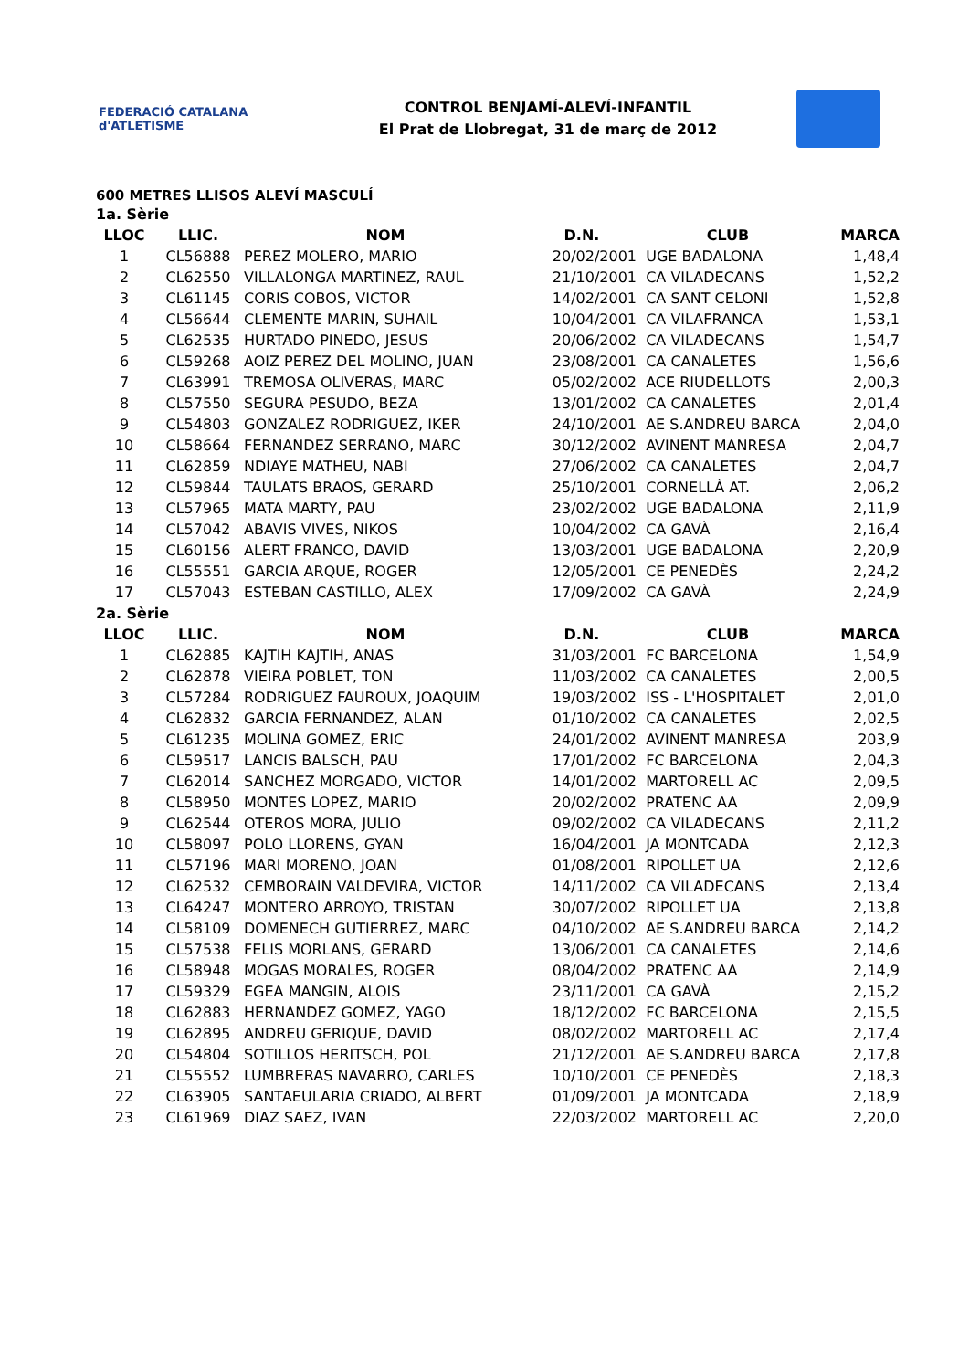FEDERACIÓ CATALANA d'ATLETISME
CONTROL BENJAMÍ-ALEVÍ-INFANTIL
El Prat de Llobregat, 31 de març de 2012
600 METRES LLISOS ALEVÍ MASCULÍ
| 1a. Sèrie | | | | | |
| LLOC | LLIC. | NOM | D.N. | CLUB | MARCA |
| 1 | CL56888 | PEREZ MOLERO, MARIO | 20/02/2001 | UGE BADALONA | 1,48,4 |
| 2 | CL62550 | VILLALONGA MARTINEZ, RAUL | 21/10/2001 | CA VILADECANS | 1,52,2 |
| 3 | CL61145 | CORIS COBOS, VICTOR | 14/02/2001 | CA SANT CELONI | 1,52,8 |
| 4 | CL56644 | CLEMENTE MARIN, SUHAIL | 10/04/2001 | CA VILAFRANCA | 1,53,1 |
| 5 | CL62535 | HURTADO PINEDO, JESUS | 20/06/2002 | CA VILADECANS | 1,54,7 |
| 6 | CL59268 | AOIZ PEREZ DEL MOLINO, JUAN | 23/08/2001 | CA CANALETES | 1,56,6 |
| 7 | CL63991 | TREMOSA OLIVERAS, MARC | 05/02/2002 | ACE RIUDELLOTS | 2,00,3 |
| 8 | CL57550 | SEGURA PESUDO, BEZA | 13/01/2002 | CA CANALETES | 2,01,4 |
| 9 | CL54803 | GONZALEZ RODRIGUEZ, IKER | 24/10/2001 | AE S.ANDREU BARCA | 2,04,0 |
| 10 | CL58664 | FERNANDEZ SERRANO, MARC | 30/12/2002 | AVINENT MANRESA | 2,04,7 |
| 11 | CL62859 | NDIAYE MATHEU, NABI | 27/06/2002 | CA CANALETES | 2,04,7 |
| 12 | CL59844 | TAULATS BRAOS, GERARD | 25/10/2001 | CORNELLÀ AT. | 2,06,2 |
| 13 | CL57965 | MATA MARTY, PAU | 23/02/2002 | UGE BADALONA | 2,11,9 |
| 14 | CL57042 | ABAVIS VIVES, NIKOS | 10/04/2002 | CA GAVÀ | 2,16,4 |
| 15 | CL60156 | ALERT FRANCO, DAVID | 13/03/2001 | UGE BADALONA | 2,20,9 |
| 16 | CL55551 | GARCIA ARQUE, ROGER | 12/05/2001 | CE PENEDÈS | 2,24,2 |
| 17 | CL57043 | ESTEBAN CASTILLO, ALEX | 17/09/2002 | CA GAVÀ | 2,24,9 |
| 2a. Sèrie | | | | | |
| LLOC | LLIC. | NOM | D.N. | CLUB | MARCA |
| 1 | CL62885 | KAJTIH KAJTIH, ANAS | 31/03/2001 | FC BARCELONA | 1,54,9 |
| 2 | CL62878 | VIEIRA POBLET, TON | 11/03/2002 | CA CANALETES | 2,00,5 |
| 3 | CL57284 | RODRIGUEZ FAUROUX, JOAQUIM | 19/03/2002 | ISS - L'HOSPITALET | 2,01,0 |
| 4 | CL62832 | GARCIA FERNANDEZ, ALAN | 01/10/2002 | CA CANALETES | 2,02,5 |
| 5 | CL61235 | MOLINA GOMEZ, ERIC | 24/01/2002 | AVINENT MANRESA | 203,9 |
| 6 | CL59517 | LANCIS BALSCH, PAU | 17/01/2002 | FC BARCELONA | 2,04,3 |
| 7 | CL62014 | SANCHEZ MORGADO, VICTOR | 14/01/2002 | MARTORELL AC | 2,09,5 |
| 8 | CL58950 | MONTES LOPEZ, MARIO | 20/02/2002 | PRATENC AA | 2,09,9 |
| 9 | CL62544 | OTEROS MORA, JULIO | 09/02/2002 | CA VILADECANS | 2,11,2 |
| 10 | CL58097 | POLO LLORENS, GYAN | 16/04/2001 | JA MONTCADA | 2,12,3 |
| 11 | CL57196 | MARI MORENO, JOAN | 01/08/2001 | RIPOLLET UA | 2,12,6 |
| 12 | CL62532 | CEMBORAIN VALDEVIRA, VICTOR | 14/11/2002 | CA VILADECANS | 2,13,4 |
| 13 | CL64247 | MONTERO ARROYO, TRISTAN | 30/07/2002 | RIPOLLET UA | 2,13,8 |
| 14 | CL58109 | DOMENECH GUTIERREZ, MARC | 04/10/2002 | AE S.ANDREU BARCA | 2,14,2 |
| 15 | CL57538 | FELIS MORLANS, GERARD | 13/06/2001 | CA CANALETES | 2,14,6 |
| 16 | CL58948 | MOGAS MORALES, ROGER | 08/04/2002 | PRATENC AA | 2,14,9 |
| 17 | CL59329 | EGEA MANGIN, ALOIS | 23/11/2001 | CA GAVÀ | 2,15,2 |
| 18 | CL62883 | HERNANDEZ GOMEZ, YAGO | 18/12/2002 | FC BARCELONA | 2,15,5 |
| 19 | CL62895 | ANDREU GERIQUE, DAVID | 08/02/2002 | MARTORELL AC | 2,17,4 |
| 20 | CL54804 | SOTILLOS HERITSCH, POL | 21/12/2001 | AE S.ANDREU BARCA | 2,17,8 |
| 21 | CL55552 | LUMBRERAS NAVARRO, CARLES | 10/10/2001 | CE PENEDÈS | 2,18,3 |
| 22 | CL63905 | SANTAEULARIA CRIADO, ALBERT | 01/09/2001 | JA MONTCADA | 2,18,9 |
| 23 | CL61969 | DIAZ SAEZ, IVAN | 22/03/2002 | MARTORELL AC | 2,20,0 |